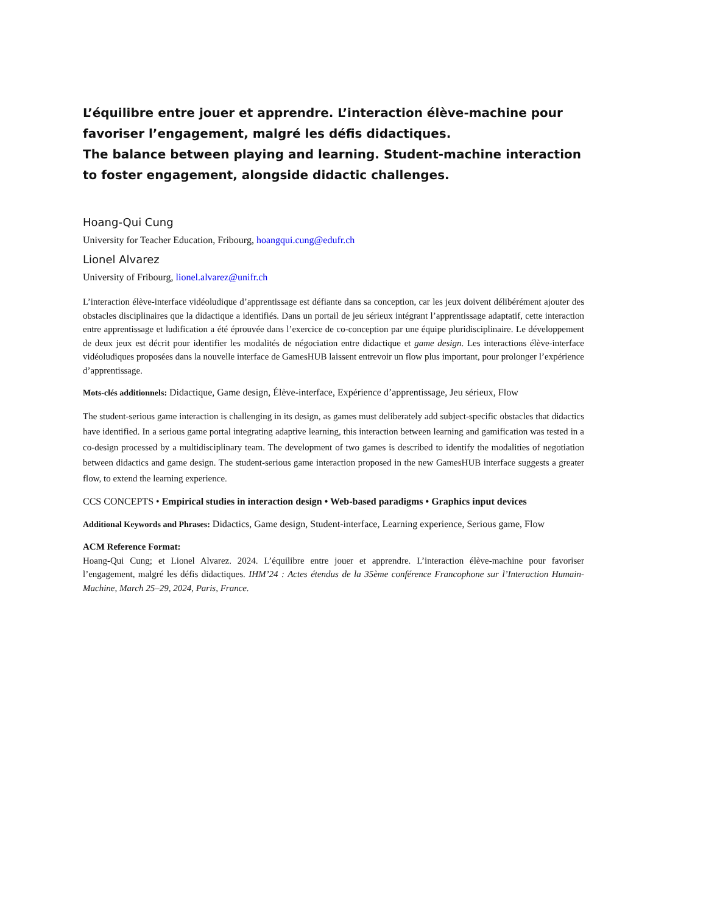L’équilibre entre jouer et apprendre. L’interaction élève-machine pour favoriser l’engagement, malgré les défis didactiques.
The balance between playing and learning. Student-machine interaction to foster engagement, alongside didactic challenges.
Hoang-Qui Cung
University for Teacher Education, Fribourg, hoangqui.cung@edufr.ch
Lionel Alvarez
University of Fribourg, lionel.alvarez@unifr.ch
L’interaction élève-interface vidéoludique d’apprentissage est défiante dans sa conception, car les jeux doivent délibérément ajouter des obstacles disciplinaires que la didactique a identifiés. Dans un portail de jeu sérieux intégrant l’apprentissage adaptatif, cette interaction entre apprentissage et ludification a été éprouvée dans l’exercice de co-conception par une équipe pluridisciplinaire. Le développement de deux jeux est décrit pour identifier les modalités de négociation entre didactique et game design. Les interactions élève-interface vidéoludiques proposées dans la nouvelle interface de GamesHUB laissent entrevoir un flow plus important, pour prolonger l’expérience d’apprentissage.
Mots-clés additionnels: Didactique, Game design, Élève-interface, Expérience d’apprentissage, Jeu sérieux, Flow
The student-serious game interaction is challenging in its design, as games must deliberately add subject-specific obstacles that didactics have identified. In a serious game portal integrating adaptive learning, this interaction between learning and gamification was tested in a co-design processed by a multidisciplinary team. The development of two games is described to identify the modalities of negotiation between didactics and game design. The student-serious game interaction proposed in the new GamesHUB interface suggests a greater flow, to extend the learning experience.
CCS CONCEPTS • Empirical studies in interaction design • Web-based paradigms • Graphics input devices
Additional Keywords and Phrases: Didactics, Game design, Student-interface, Learning experience, Serious game, Flow
ACM Reference Format:
Hoang-Qui Cung; et Lionel Alvarez. 2024. L’équilibre entre jouer et apprendre. L’interaction élève-machine pour favoriser l’engagement, malgré les défis didactiques. IHM’24 : Actes étendus de la 35ème conférence Francophone sur l’Interaction Humain-Machine, March 25–29, 2024, Paris, France.